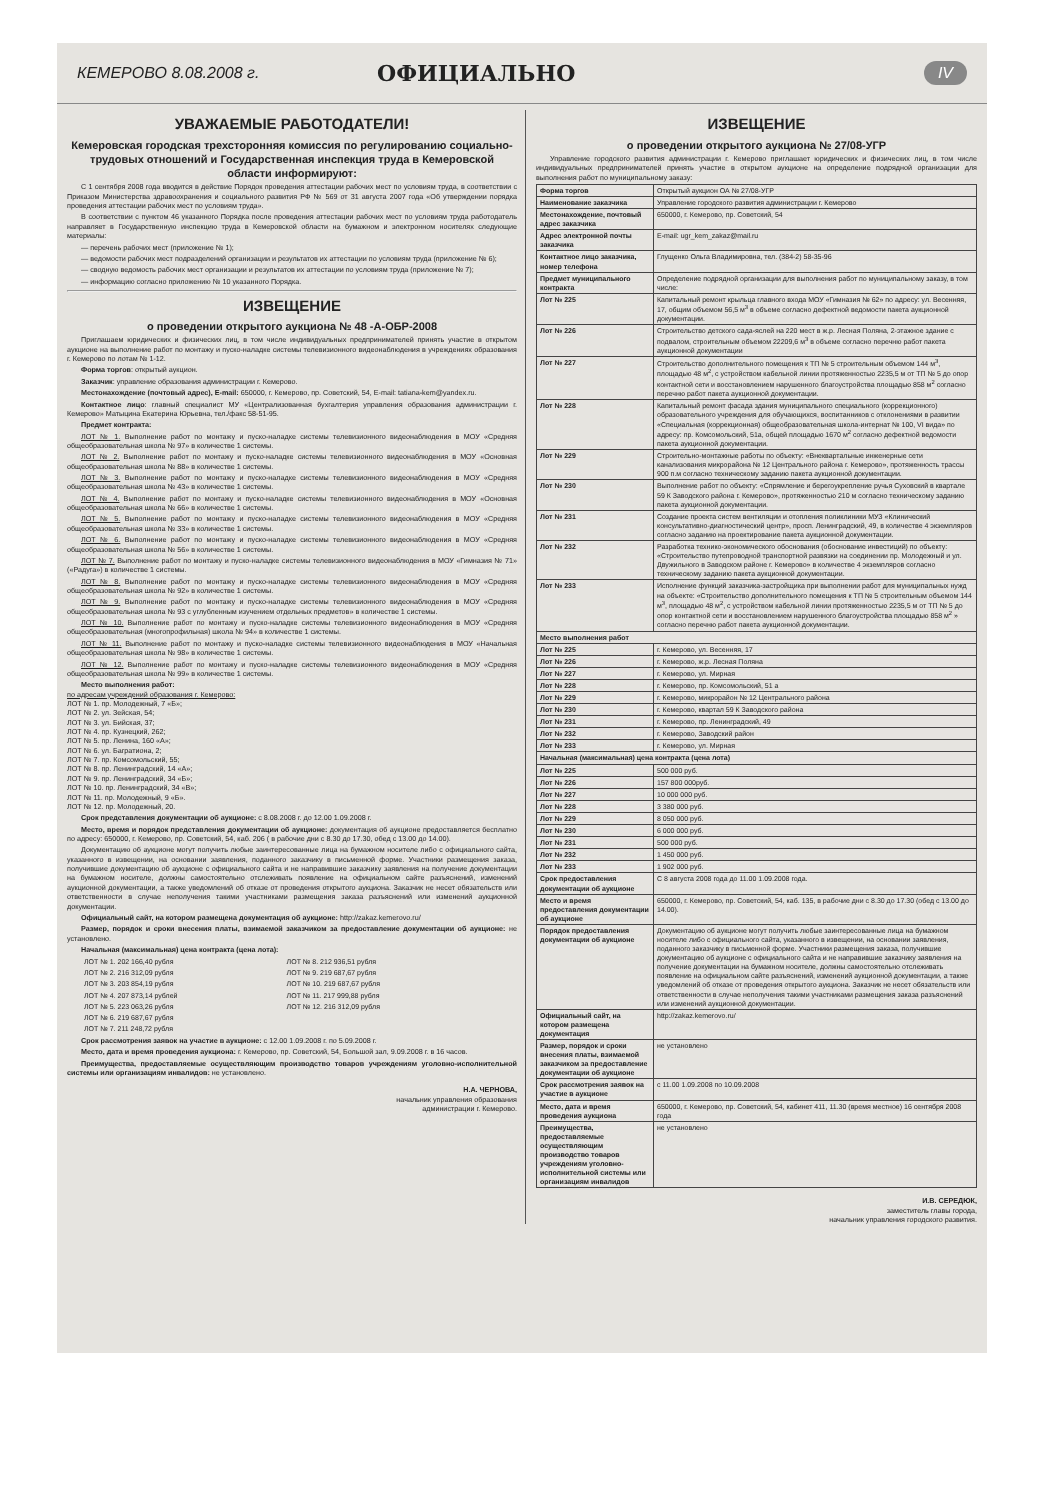КЕМЕРОВО 8.08.2008 г. ОФИЦИАЛЬНО IV
УВАЖАЕМЫЕ РАБОТОДАТЕЛИ!
Кемеровская городская трехсторонняя комиссия по регулированию социально-трудовых отношений и Государственная инспекция труда в Кемеровской области информируют:
С 1 сентября 2008 года вводится в действие Порядок проведения аттестации рабочих мест по условиям труда, в соответствии с Приказом Министерства здравоохранения и социального развития РФ № 569 от 31 августа 2007 года «Об утверждении порядка проведения аттестации рабочих мест по условиям труда».
В соответствии с пунктом 46 указанного Порядка после проведения аттестации рабочих мест по условиям труда работодатель направляет в Государственную инспекцию труда в Кемеровской области на бумажном и электронном носителях следующие материалы:
— перечень рабочих мест (приложение № 1);
— ведомости рабочих мест подразделений организации и результатов их аттестации по условиям труда (приложение № 6);
— сводную ведомость рабочих мест организации и результатов их аттестации по условиям труда (приложение № 7);
— информацию согласно приложению № 10 указанного Порядка.
ИЗВЕЩЕНИЕ
о проведении открытого аукциона № 48 -А-ОБР-2008
Приглашаем юридических и физических лиц, в том числе индивидуальных предпринимателей принять участие в открытом аукционе на выполнение работ по монтажу и пуско-наладке системы телевизионного видеонаблюдения в учреждениях образования г. Кемерово по лотам № 1-12.
Форма торгов: открытый аукцион.
Заказчик: управление образования администрации г. Кемерово.
Местонахождение (почтовый адрес), E-mail: 650000, г. Кемерово, пр. Советский, 54, E-mail: tatiana-kem@yandex.ru.
Контактное лицо: главный специалист МУ «Централизованная бухгалтерия управления образования администрации г. Кемерово» Матыцина Екатерина Юрьевна, тел./факс 58-51-95.
Предмет контракта:
ЛОТ № 1. Выполнение работ по монтажу и пуско-наладке системы телевизионного видеонаблюдения в МОУ «Средняя общеобразовательная школа № 97» в количестве 1 системы.
ЛОТ № 2. Выполнение работ по монтажу и пуско-наладке системы телевизионного видеонаблюдения в МОУ «Основная общеобразовательная школа № 88» в количестве 1 системы.
ЛОТ № 3. Выполнение работ по монтажу и пуско-наладке системы телевизионного видеонаблюдения в МОУ «Средняя общеобразовательная школа № 43» в количестве 1 системы.
ЛОТ № 4. Выполнение работ по монтажу и пуско-наладке системы телевизионного видеонаблюдения в МОУ «Основная общеобразовательная школа № 66» в количестве 1 системы.
ЛОТ № 5. Выполнение работ по монтажу и пуско-наладке системы телевизионного видеонаблюдения в МОУ «Средняя общеобразовательная школа № 33» в количестве 1 системы.
ЛОТ № 6. Выполнение работ по монтажу и пуско-наладке системы телевизионного видеонаблюдения в МОУ «Средняя общеобразовательная школа № 56» в количестве 1 системы.
ЛОТ № 7. Выполнение работ по монтажу и пуско-наладке системы телевизионного видеонаблюдения в МОУ «Гимназия № 71» («Радуга») в количестве 1 системы.
ЛОТ № 8. Выполнение работ по монтажу и пуско-наладке системы телевизионного видеонаблюдения в МОУ «Средняя общеобразовательная школа № 92» в количестве 1 системы.
ЛОТ № 9. Выполнение работ по монтажу и пуско-наладке системы телевизионного видеонаблюдения в МОУ «Средняя общеобразовательная школа № 93 с углубленным изучением отдельных предметов» в количестве 1 системы.
ЛОТ № 10. Выполнение работ по монтажу и пуско-наладке системы телевизионного видеонаблюдения в МОУ «Средняя общеобразовательная (многопрофильная) школа № 94» в количестве 1 системы.
ЛОТ № 11. Выполнение работ по монтажу и пуско-наладке системы телевизионного видеонаблюдения в МОУ «Начальная общеобразовательная школа № 98» в количестве 1 системы.
ЛОТ № 12. Выполнение работ по монтажу и пуско-наладке системы телевизионного видеонаблюдения в МОУ «Средняя общеобразовательная школа № 99» в количестве 1 системы.
Место выполнения работ:
по адресам учреждений образования г. Кемерово:
ЛОТ № 1. пр. Молодежный, 7 «Б»;
ЛОТ № 2. ул. Зейская, 54;
ЛОТ № 3. ул. Бийская, 37;
ЛОТ № 4. пр. Кузнецкий, 262;
ЛОТ № 5. пр. Ленина, 160 «А»;
ЛОТ № 6. ул. Багратиона, 2;
ЛОТ № 7. пр. Комсомольский, 55;
ЛОТ № 8. пр. Ленинградский, 14 «А»;
ЛОТ № 9. пр. Ленинградский, 34 «Б»;
ЛОТ № 10. пр. Ленинградский, 34 «В»;
ЛОТ № 11. пр. Молодежный, 9 «Б».
ЛОТ № 12. пр. Молодежный, 20.
Срок представления документации об аукционе: с 8.08.2008 г. до 12.00 1.09.2008 г.
Место, время и порядок представления документации об аукционе: документация об аукционе предоставляется бесплатно по адресу: 650000, г. Кемерово, пр. Советский, 54, каб. 206 ( в рабочие дни с 8.30 до 17.30, обед с 13.00 до 14.00).
Документацию об аукционе могут получить любые заинтересованные лица на бумажном носителе либо с официального сайта, указанного в извещении, на основании заявления, поданного заказчику в письменной форме. Участники размещения заказа, получившие документацию об аукционе с официального сайта и не направившие заказчику заявления на получение документации на бумажном носителе, должны самостоятельно отслеживать появление на официальном сайте разъяснений, изменений аукционной документации, а также уведомлений об отказе от проведения открытого аукциона. Заказчик не несет обязательств или ответственности в случае неполучения такими участниками размещения заказа разъяснений или изменений аукционной документации.
Официальный сайт, на котором размещена документация об аукционе: http://zakaz.kemerovo.ru/
Размер, порядок и сроки внесения платы, взимаемой заказчиком за предоставление документации об аукционе: не установлено.
Начальная (максимальная) цена контракта (цена лота):
| ЛОТ № 1. 202 166,40 рубля | ЛОТ № 8. 212 936,51 рубля |
| ЛОТ № 2. 216 312,09 рубля | ЛОТ № 9. 219 687,67 рубля |
| ЛОТ № 3. 203 854,19 рубля | ЛОТ № 10. 219 687,67 рубля |
| ЛОТ № 4. 207 873,14 рублей | ЛОТ № 11. 217 999,88 рубля |
| ЛОТ № 5. 223 063,26 рубля | ЛОТ № 12. 216 312,09 рубля |
| ЛОТ № 6. 219 687,67 рубля | |
| ЛОТ № 7. 211 248,72 рубля | |
Срок рассмотрения заявок на участие в аукционе: с 12.00 1.09.2008 г. по 5.09.2008 г.
Место, дата и время проведения аукциона: г. Кемерово, пр. Советский, 54, Большой зал, 9.09.2008 г. в 16 часов.
Преимущества, предоставляемые осуществляющим производство товаров учреждениям уголовно-исполнительной системы или организациям инвалидов: не установлено.
Н.А. ЧЕРНОВА,
начальник управления образования
администрации г. Кемерово.
ИЗВЕЩЕНИЕ
о проведении открытого аукциона № 27/08-УГР
Управление городского развития администрации г. Кемерово приглашает юридических и физических лиц, в том числе индивидуальных предпринимателей принять участие в открытом аукционе на определение подрядной организации для выполнения работ по муниципальному заказу:
| Форма торгов | Открытый аукцион ОА № 27/08-УГР |
| Наименование заказчика | Управление городского развития администрации г. Кемерово |
| Местонахождение, почтовый адрес заказчика | 650000, г. Кемерово, пр. Советский, 54 |
| Адрес электронной почты заказчика | E-mail: ugr_kem_zakaz@mail.ru |
| Контактное лицо заказчика, номер телефона | Глущенко Ольга Владимировна, тел. (384-2) 58-35-96 |
| Предмет муниципального контракта | Определение подрядной организации для выполнения работ по муниципальному заказу, в том числе: |
| Лот № 225 | Капитальный ремонт крыльца главного входа МОУ «Гимназия № 62» по адресу: ул. Весенняя, 17, общим объемом 56,5 м<sup>3</sup> в объеме согласно дефектной ведомости пакета аукционной документации. |
| Лот № 226 | Строительство детского сада-яслей на 220 мест в ж.р. Лесная Поляна, 2-этажное здание с подвалом, строительным объемом 22209,6 м<sup>3</sup> в объеме согласно перечню работ пакета аукционной документации |
| Лот № 227 | Строительство дополнительного помещения к ТП № 5 строительным объемом 144 м<sup>3</sup>, площадью 48 м<sup>2</sup>, с устройством кабельной линии протяженностью 2235,5 м от ТП № 5 до опор контактной сети и восстановлением нарушенного благоустройства площадью 858 м<sup>2</sup> согласно перечню работ пакета аукционной документации. |
| Лот № 228 | Капитальный ремонт фасада здания муниципального специального (коррекционного) образовательного учреждения для обучающихся, воспитанников с отклонениями в развитии «Специальная (коррекционная) общеобразовательная школа-интернат № 100, VI вида» по адресу: пр. Комсомольский, 51а, общей площадью 1670 м<sup>2</sup> согласно дефектной ведомости пакета аукционной документации. |
| Лот № 229 | Строительно-монтажные работы по объекту: «Внеквартальные инженерные сети канализования микрорайона № 12 Центрального района г. Кемерово», протяженность трассы 900 п.м согласно техническому заданию пакета аукционной документации. |
| Лот № 230 | Выполнение работ по объекту: «Спрямление и берегоукрепление ручья Суховский в квартале 59 К Заводского района г. Кемерово», протяженностью 210 м согласно техническому заданию пакета аукционной документации. |
| Лот № 231 | Создание проекта систем вентиляции и отопления поликлиники МУЗ «Клинический консультативно-диагностический центр», просп. Ленинградский, 49, в количестве 4 экземпляров согласно заданию на проектирование пакета аукционной документации. |
| Лот № 232 | Разработка технико-экономического обоснования (обоснование инвестиций) по объекту: «Строительство путепроводной транспортной развязки на соединении пр. Молодежный и ул. Двужильного в Заводском районе г. Кемерово» в количестве 4 экземпляров согласно техническому заданию пакета аукционной документации. |
| Лот № 233 | Исполнение функций заказчика-застройщика при выполнении работ для муниципальных нужд на объекте: «Строительство дополнительного помещения к ТП № 5 строительным объемом 144 м<sup>3</sup>, площадью 48 м<sup>2</sup>, с устройством кабельной линии протяженностью 2235,5 м от ТП № 5 до опор контактной сети и восстановлением нарушенного благоустройства площадью 858 м<sup>2</sup> » согласно перечню работ пакета аукционной документации. |
| Место выполнения работ | |
| Лот № 225 | г. Кемерово, ул. Весенняя, 17 |
| Лот № 226 | г. Кемерово, ж.р. Лесная Поляна |
| Лот № 227 | г. Кемерово, ул. Мирная |
| Лот № 228 | г. Кемерово, пр. Комсомольский, 51 а |
| Лот № 229 | г. Кемерово, микрорайон № 12 Центрального района |
| Лот № 230 | г. Кемерово, квартал 59 К Заводского района |
| Лот № 231 | г. Кемерово, пр. Ленинградский, 49 |
| Лот № 232 | г. Кемерово, Заводский район |
| Лот № 233 | г. Кемерово, ул. Мирная |
| Начальная (максимальная) цена контракта (цена лота) | |
| Лот № 225 | 500 000 руб. |
| Лот № 226 | 157 800 000руб. |
| Лот № 227 | 10 000 000 руб. |
| Лот № 228 | 3 380 000 руб. |
| Лот № 229 | 8 050 000 руб. |
| Лот № 230 | 6 000 000 руб. |
| Лот № 231 | 500 000 руб. |
| Лот № 232 | 1 450 000 руб. |
| Лот № 233 | 1 902 000 руб. |
| Срок предоставления документации об аукционе | С 8 августа 2008 года до 11.00 1.09.2008 года. |
| Место и время предоставления документации об аукционе | 650000, г. Кемерово, пр. Советский, 54, каб. 135, в рабочие дни с 8.30 до 17.30 (обед с 13.00 до 14.00). |
| Порядок предоставления документации об аукционе | Документацию об аукционе могут получить любые заинтересованные лица на бумажном носителе либо с официального сайта, указанного в извещении, на основании заявления, поданного заказчику в письменной форме. Участники размещения заказа, получившие документацию об аукционе с официального сайта и не направившие заказчику заявления на получение документации на бумажном носителе, должны самостоятельно отслеживать появление на официальном сайте разъяснений, изменений аукционной документации, а также уведомлений об отказе от проведения открытого аукциона. Заказчик не несет обязательств или ответственности в случае неполучения такими участниками размещения заказа разъяснений или изменений аукционной документации. |
| Официальный сайт, на котором размещена документация | http://zakaz.kemerovo.ru/ |
| Размер, порядок и сроки внесения платы, взимаемой заказчиком за предоставление документации об аукционе | не установлено |
| Срок рассмотрения заявок на участие в аукционе | с 11.00 1.09.2008 по 10.09.2008 |
| Место, дата и время проведения аукциона | 650000, г. Кемерово, пр. Советский, 54, кабинет 411, 11.30 (время местное) 16 сентября 2008 года |
| Преимущества, предоставляемые осуществляющим производство товаров учреждениям уголовно-исполнительной системы или организациям инвалидов | не установлено |
И.В. СЕРЕДЮК,
заместитель главы города,
начальник управления городского развития.